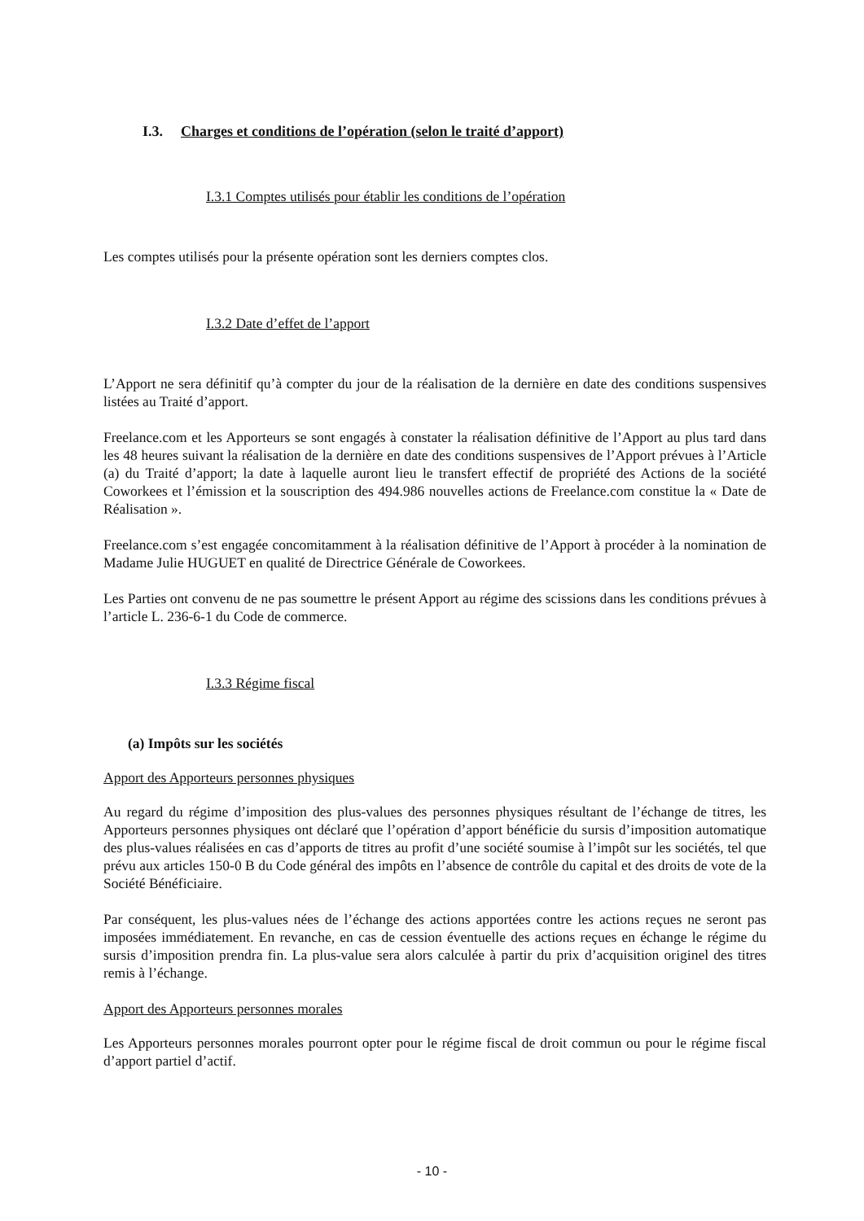I.3. Charges et conditions de l’opération (selon le traité d’apport)
I.3.1 Comptes utilisés pour établir les conditions de l’opération
Les comptes utilisés pour la présente opération sont les derniers comptes clos.
I.3.2 Date d’effet de l’apport
L’Apport ne sera définitif qu’à compter du jour de la réalisation de la dernière en date des conditions suspensives listées au Traité d’apport.
Freelance.com et les Apporteurs se sont engagés à constater la réalisation définitive de l’Apport au plus tard dans les 48 heures suivant la réalisation de la dernière en date des conditions suspensives de l’Apport prévues à l’Article (a) du Traité d’apport; la date à laquelle auront lieu le transfert effectif de propriété des Actions de la société Coworkees et l’émission et la souscription des 494.986 nouvelles actions de Freelance.com constitue la « Date de Réalisation ».
Freelance.com s’est engagée concomitamment à la réalisation définitive de l’Apport à procéder à la nomination de Madame Julie HUGUET en qualité de Directrice Générale de Coworkees.
Les Parties ont convenu de ne pas soumettre le présent Apport au régime des scissions dans les conditions prévues à l’article L. 236-6-1 du Code de commerce.
I.3.3 Régime fiscal
(a) Impôts sur les sociétés
Apport des Apporteurs personnes physiques
Au regard du régime d’imposition des plus-values des personnes physiques résultant de l’échange de titres, les Apporteurs personnes physiques ont déclaré que l’opération d’apport bénéficie du sursis d’imposition automatique des plus-values réalisées en cas d’apports de titres au profit d’une société soumise à l’impôt sur les sociétés, tel que prévu aux articles 150-0 B du Code général des impôts en l’absence de contrôle du capital et des droits de vote de la Société Bénéficiaire.
Par conséquent, les plus-values nées de l’échange des actions apportées contre les actions reçues ne seront pas imposées immédiatement. En revanche, en cas de cession éventuelle des actions reçues en échange le régime du sursis d’imposition prendra fin. La plus-value sera alors calculée à partir du prix d’acquisition originel des titres remis à l’échange.
Apport des Apporteurs personnes morales
Les Apporteurs personnes morales pourront opter pour le régime fiscal de droit commun ou pour le régime fiscal d’apport partiel d’actif.
- 10 -